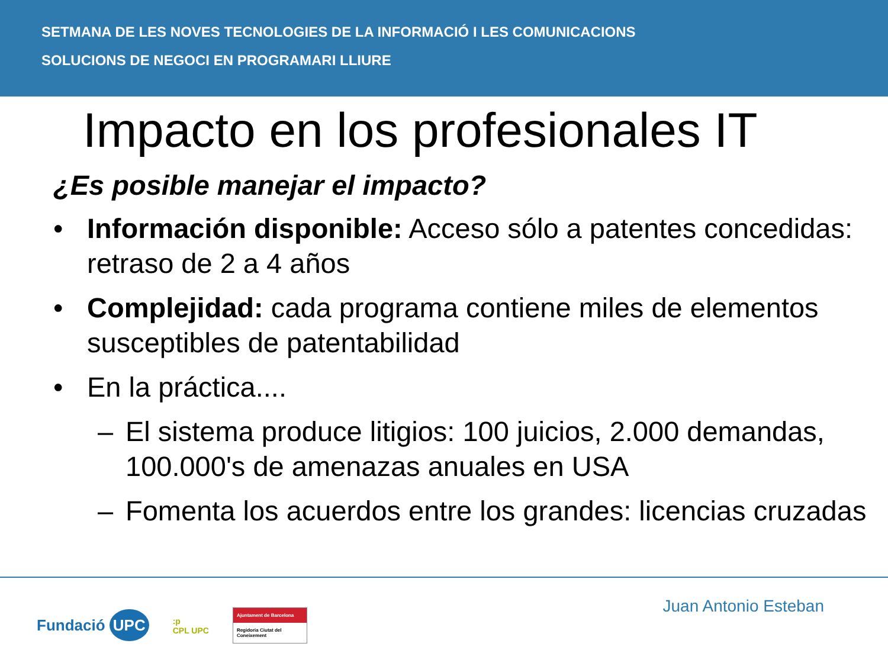SETMANA DE LES NOVES TECNOLOGIES DE LA INFORMACIÓ I LES COMUNICACIONS
SOLUCIONS DE NEGOCI EN PROGRAMARI LLIURE
Impacto en los profesionales IT
¿Es posible manejar el impacto?
• Información disponible: Acceso sólo a patentes concedidas: retraso de 2 a 4 años
• Complejidad: cada programa contiene miles de elementos susceptibles de patentabilidad
• En la práctica....
– El sistema produce litigios: 100 juicios, 2.000 demandas, 100.000's de amenazas anuales en USA
– Fomenta los acuerdos entre los grandes: licencias cruzadas
Fundació UPC:p
CPL UPC Ajuntament de Barcelona
Regidoria Ciutat del Coneixement
Juan Antonio Esteban